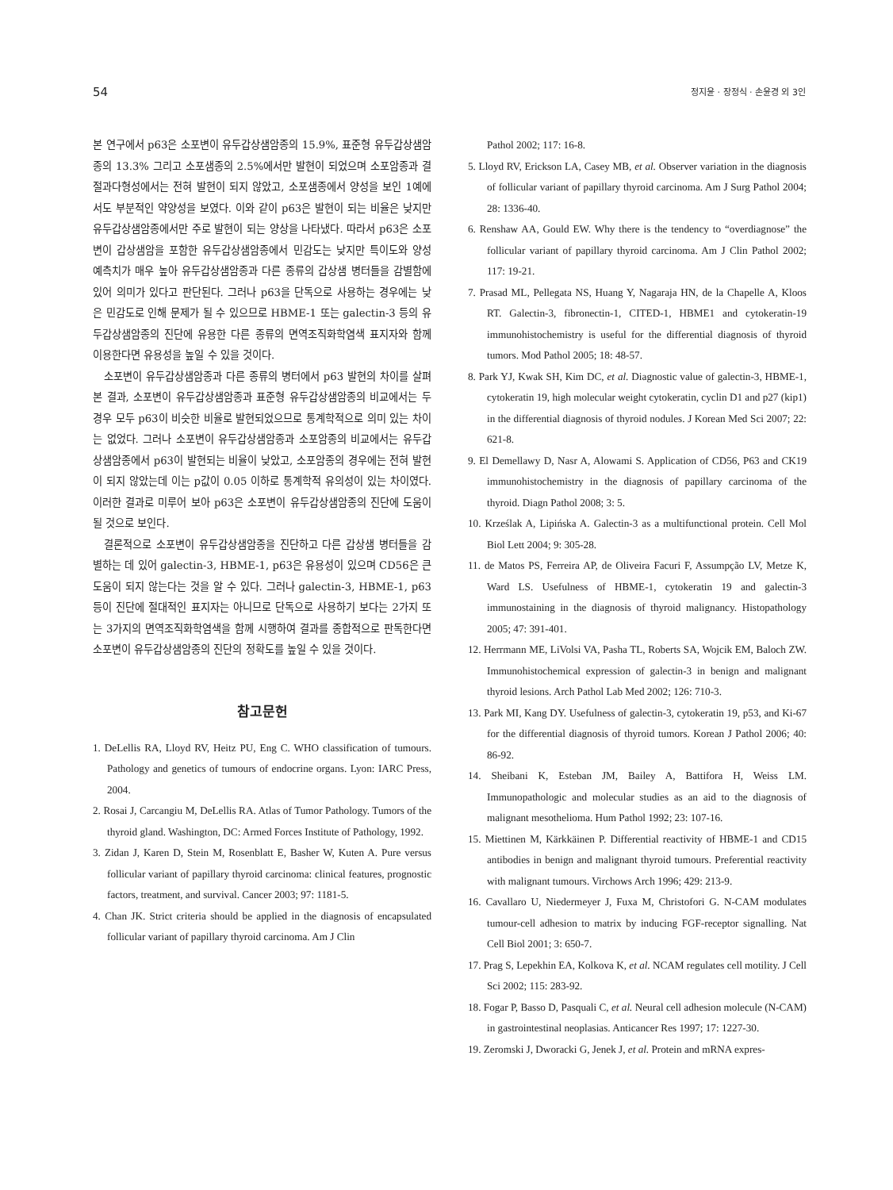54 정지윤 · 장정식 · 손윤경 외 3인
본 연구에서 p63은 소포변이 유두갑상샘암종의 15.9%, 표준형 유두갑상샘암종의 13.3% 그리고 소포샘종의 2.5%에서만 발현이 되었으며 소포암종과 결절과다형성에서는 전혀 발현이 되지 않았고, 소포샘종에서 양성을 보인 1예에서도 부분적인 약양성을 보였다. 이와 같이 p63은 발현이 되는 비율은 낮지만 유두갑상샘암종에서만 주로 발현이 되는 양상을 나타냈다. 따라서 p63은 소포변이 갑상샘암을 포함한 유두갑상샘암종에서 민감도는 낮지만 특이도와 양성 예측치가 매우 높아 유두갑상샘암종과 다른 종류의 갑상샘 병터들을 감별함에 있어 의미가 있다고 판단된다. 그러나 p63을 단독으로 사용하는 경우에는 낮은 민감도로 인해 문제가 될 수 있으므로 HBME-1 또는 galectin-3 등의 유두갑상샘암종의 진단에 유용한 다른 종류의 면역조직화학염색 표지자와 함께 이용한다면 유용성을 높일 수 있을 것이다.
소포변이 유두갑상샘암종과 다른 종류의 병터에서 p63 발현의 차이를 살펴본 결과, 소포변이 유두갑상샘암종과 표준형 유두갑상샘암종의 비교에서는 두 경우 모두 p63이 비슷한 비율로 발현되었으므로 통계학적으로 의미 있는 차이는 없었다. 그러나 소포변이 유두갑상샘암종과 소포암종의 비교에서는 유두갑상샘암종에서 p63이 발현되는 비율이 낮았고, 소포암종의 경우에는 전혀 발현이 되지 않았는데 이는 p값이 0.05 이하로 통계학적 유의성이 있는 차이였다. 이러한 결과로 미루어 보아 p63은 소포변이 유두갑상샘암종의 진단에 도움이 될 것으로 보인다.
결론적으로 소포변이 유두갑상샘암종을 진단하고 다른 갑상샘 병터들을 감별하는 데 있어 galectin-3, HBME-1, p63은 유용성이 있으며 CD56은 큰 도움이 되지 않는다는 것을 알 수 있다. 그러나 galectin-3, HBME-1, p63 등이 진단에 절대적인 표지자는 아니므로 단독으로 사용하기 보다는 2가지 또는 3가지의 면역조직화학염색을 함께 시행하여 결과를 종합적으로 판독한다면 소포변이 유두갑상샘암종의 진단의 정확도를 높일 수 있을 것이다.
참고문헌
1. DeLellis RA, Lloyd RV, Heitz PU, Eng C. WHO classification of tumours. Pathology and genetics of tumours of endocrine organs. Lyon: IARC Press, 2004.
2. Rosai J, Carcangiu M, DeLellis RA. Atlas of Tumor Pathology. Tumors of the thyroid gland. Washington, DC: Armed Forces Institute of Pathology, 1992.
3. Zidan J, Karen D, Stein M, Rosenblatt E, Basher W, Kuten A. Pure versus follicular variant of papillary thyroid carcinoma: clinical features, prognostic factors, treatment, and survival. Cancer 2003; 97: 1181-5.
4. Chan JK. Strict criteria should be applied in the diagnosis of encapsulated follicular variant of papillary thyroid carcinoma. Am J Clin
Pathol 2002; 117: 16-8.
5. Lloyd RV, Erickson LA, Casey MB, et al. Observer variation in the diagnosis of follicular variant of papillary thyroid carcinoma. Am J Surg Pathol 2004; 28: 1336-40.
6. Renshaw AA, Gould EW. Why there is the tendency to “overdiagnose” the follicular variant of papillary thyroid carcinoma. Am J Clin Pathol 2002; 117: 19-21.
7. Prasad ML, Pellegata NS, Huang Y, Nagaraja HN, de la Chapelle A, Kloos RT. Galectin-3, fibronectin-1, CITED-1, HBME1 and cytokeratin-19 immunohistochemistry is useful for the differential diagnosis of thyroid tumors. Mod Pathol 2005; 18: 48-57.
8. Park YJ, Kwak SH, Kim DC, et al. Diagnostic value of galectin-3, HBME-1, cytokeratin 19, high molecular weight cytokeratin, cyclin D1 and p27 (kip1) in the differential diagnosis of thyroid nodules. J Korean Med Sci 2007; 22: 621-8.
9. El Demellawy D, Nasr A, Alowami S. Application of CD56, P63 and CK19 immunohistochemistry in the diagnosis of papillary carcinoma of the thyroid. Diagn Pathol 2008; 3: 5.
10. Krześlak A, Lipińska A. Galectin-3 as a multifunctional protein. Cell Mol Biol Lett 2004; 9: 305-28.
11. de Matos PS, Ferreira AP, de Oliveira Facuri F, Assumpção LV, Metze K, Ward LS. Usefulness of HBME-1, cytokeratin 19 and galectin-3 immunostaining in the diagnosis of thyroid malignancy. Histopathology 2005; 47: 391-401.
12. Herrmann ME, LiVolsi VA, Pasha TL, Roberts SA, Wojcik EM, Baloch ZW. Immunohistochemical expression of galectin-3 in benign and malignant thyroid lesions. Arch Pathol Lab Med 2002; 126: 710-3.
13. Park MI, Kang DY. Usefulness of galectin-3, cytokeratin 19, p53, and Ki-67 for the differential diagnosis of thyroid tumors. Korean J Pathol 2006; 40: 86-92.
14. Sheibani K, Esteban JM, Bailey A, Battifora H, Weiss LM. Immunopathologic and molecular studies as an aid to the diagnosis of malignant mesothelioma. Hum Pathol 1992; 23: 107-16.
15. Miettinen M, Kärkkäinen P. Differential reactivity of HBME-1 and CD15 antibodies in benign and malignant thyroid tumours. Preferential reactivity with malignant tumours. Virchows Arch 1996; 429: 213-9.
16. Cavallaro U, Niedermeyer J, Fuxa M, Christofori G. N-CAM modulates tumour-cell adhesion to matrix by inducing FGF-receptor signalling. Nat Cell Biol 2001; 3: 650-7.
17. Prag S, Lepekhin EA, Kolkova K, et al. NCAM regulates cell motility. J Cell Sci 2002; 115: 283-92.
18. Fogar P, Basso D, Pasquali C, et al. Neural cell adhesion molecule (N-CAM) in gastrointestinal neoplasias. Anticancer Res 1997; 17: 1227-30.
19. Zeromski J, Dworacki G, Jenek J, et al. Protein and mRNA expres-